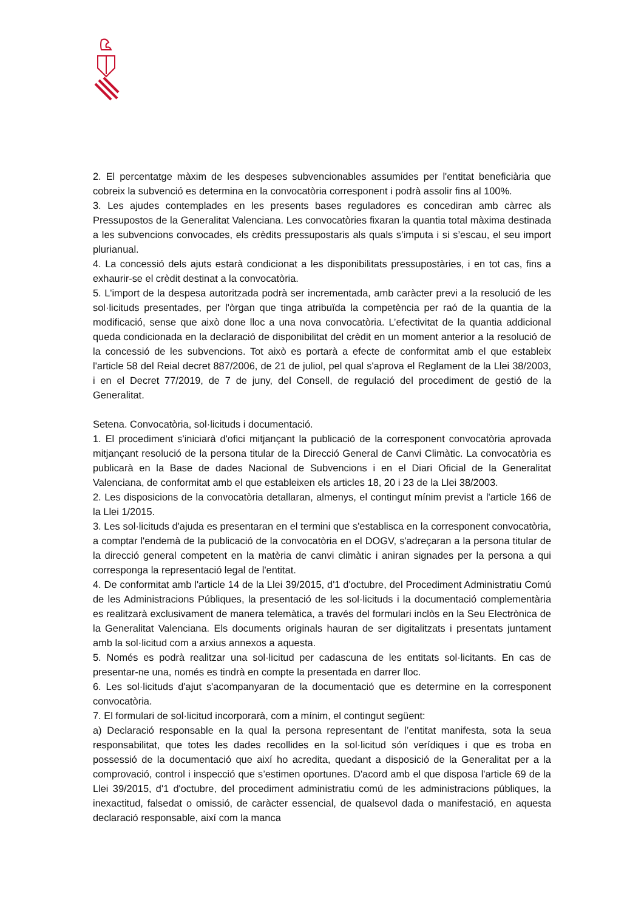2. El percentatge màxim de les despeses subvencionables assumides per l'entitat beneficiària que cobreix la subvenció es determina en la convocatòria corresponent i podrà assolir fins al 100%.
3. Les ajudes contemplades en les presents bases reguladores es concediran amb càrrec als Pressupostos de la Generalitat Valenciana. Les convocatòries fixaran la quantia total màxima destinada a les subvencions convocades, els crèdits pressupostaris als quals s’imputa i si s’escau, el seu import plurianual.
4. La concessió dels ajuts estarà condicionat a les disponibilitats pressupostàries, i en tot cas, fins a exhaurir-se el crèdit destinat a la convocatòria.
5. L'import de la despesa autoritzada podrà ser incrementada, amb caràcter previ a la resolució de les sol·licituds presentades, per l'òrgan que tinga atribuïda la competència per raó de la quantia de la modificació, sense que això done lloc a una nova convocatòria. L’efectivitat de la quantia addicional queda condicionada en la declaració de disponibilitat del crèdit en un moment anterior a la resolució de la concessió de les subvencions. Tot això es portarà a efecte de conformitat amb el que estableix l'article 58 del Reial decret 887/2006, de 21 de juliol, pel qual s'aprova el Reglament de la Llei 38/2003, i en el Decret 77/2019, de 7 de juny, del Consell, de regulació del procediment de gestió de la Generalitat.
Setena. Convocatòria, sol·licituds i documentació.
1. El procediment s'iniciarà d'ofici mitjançant la publicació de la corresponent convocatòria aprovada mitjançant resolució de la persona titular de la Direcció General de Canvi Climàtic. La convocatòria es publicarà en la Base de dades Nacional de Subvencions i en el Diari Oficial de la Generalitat Valenciana, de conformitat amb el que estableixen els articles 18, 20 i 23 de la Llei 38/2003.
2. Les disposicions de la convocatòria detallaran, almenys, el contingut mínim previst a l'article 166 de la Llei 1/2015.
3. Les sol·licituds d'ajuda es presentaran en el termini que s'establisca en la corresponent convocatòria, a comptar l'endemà de la publicació de la convocatòria en el DOGV, s'adreçaran a la persona titular de la direcció general competent en la matèria de canvi climàtic i aniran signades per la persona a qui corresponga la representació legal de l'entitat.
4. De conformitat amb l'article 14 de la Llei 39/2015, d'1 d'octubre, del Procediment Administratiu Comú de les Administracions Públiques, la presentació de les sol·licituds i la documentació complementària es realitzarà exclusivament de manera telemàtica, a través del formulari inclòs en la Seu Electrònica de la Generalitat Valenciana. Els documents originals hauran de ser digitalitzats i presentats juntament amb la sol·licitud com a arxius annexos a aquesta.
5. Només es podrà realitzar una sol·licitud per cadascuna de les entitats sol·licitants. En cas de presentar-ne una, només es tindrà en compte la presentada en darrer lloc.
6. Les sol·licituds d'ajut s'acompanyaran de la documentació que es determine en la corresponent convocatòria.
7. El formulari de sol·licitud incorporarà, com a mínim, el contingut següent:
a) Declaració responsable en la qual la persona representant de l’entitat manifesta, sota la seua responsabilitat, que totes les dades recollides en la sol·licitud són verídiques i que es troba en possessió de la documentació que així ho acredita, quedant a disposició de la Generalitat per a la comprovació, control i inspecció que s’estimen oportunes. D'acord amb el que disposa l'article 69 de la Llei 39/2015, d'1 d'octubre, del procediment administratiu comú de les administracions públiques, la inexactitud, falsedat o omissió, de caràcter essencial, de qualsevol dada o manifestació, en aquesta declaració responsable, així com la manca